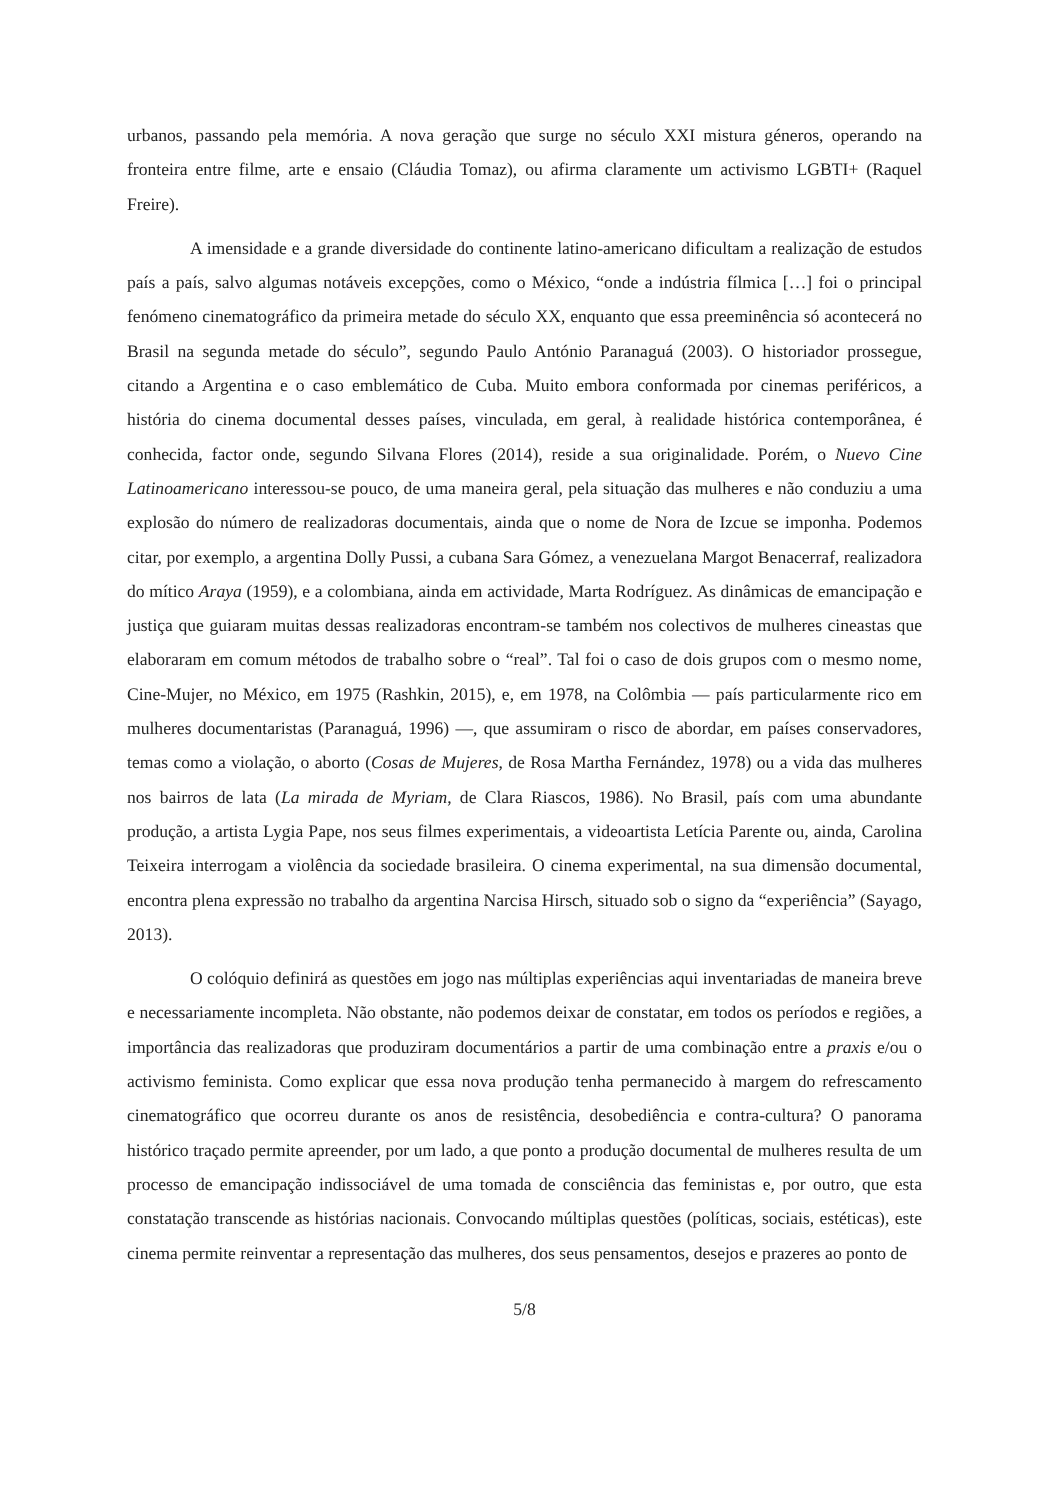urbanos, passando pela memória. A nova geração que surge no século XXI mistura géneros, operando na fronteira entre filme, arte e ensaio (Cláudia Tomaz), ou afirma claramente um activismo LGBTI+ (Raquel Freire).
A imensidade e a grande diversidade do continente latino-americano dificultam a realização de estudos país a país, salvo algumas notáveis excepções, como o México, “onde a indústria fílmica […] foi o principal fenómeno cinematográfico da primeira metade do século XX, enquanto que essa preeminência só acontecerá no Brasil na segunda metade do século”, segundo Paulo António Paranaguá (2003). O historiador prossegue, citando a Argentina e o caso emblemático de Cuba. Muito embora conformada por cinemas periféricos, a história do cinema documental desses países, vinculada, em geral, à realidade histórica contemporânea, é conhecida, factor onde, segundo Silvana Flores (2014), reside a sua originalidade. Porém, o Nuevo Cine Latinoamericano interessou-se pouco, de uma maneira geral, pela situação das mulheres e não conduziu a uma explosão do número de realizadoras documentais, ainda que o nome de Nora de Izcue se imponha. Podemos citar, por exemplo, a argentina Dolly Pussi, a cubana Sara Gómez, a venezuelana Margot Benacerraf, realizadora do mítico Araya (1959), e a colombiana, ainda em actividade, Marta Rodríguez. As dinâmicas de emancipação e justiça que guiaram muitas dessas realizadoras encontram-se também nos colectivos de mulheres cineastas que elaboraram em comum métodos de trabalho sobre o “real”. Tal foi o caso de dois grupos com o mesmo nome, Cine-Mujer, no México, em 1975 (Rashkin, 2015), e, em 1978, na Colômbia — país particularmente rico em mulheres documentaristas (Paranaguá, 1996) —, que assumiram o risco de abordar, em países conservadores, temas como a violação, o aborto (Cosas de Mujeres, de Rosa Martha Fernández, 1978) ou a vida das mulheres nos bairros de lata (La mirada de Myriam, de Clara Riascos, 1986). No Brasil, país com uma abundante produção, a artista Lygia Pape, nos seus filmes experimentais, a videoartista Letícia Parente ou, ainda, Carolina Teixeira interrogam a violência da sociedade brasileira. O cinema experimental, na sua dimensão documental, encontra plena expressão no trabalho da argentina Narcisa Hirsch, situado sob o signo da “experiência” (Sayago, 2013).
O colóquio definirá as questões em jogo nas múltiplas experiências aqui inventariadas de maneira breve e necessariamente incompleta. Não obstante, não podemos deixar de constatar, em todos os períodos e regiões, a importância das realizadoras que produziram documentários a partir de uma combinação entre a praxis e/ou o activismo feminista. Como explicar que essa nova produção tenha permanecido à margem do refrescamento cinematográfico que ocorreu durante os anos de resistência, desobediência e contra-cultura? O panorama histórico traçado permite apreender, por um lado, a que ponto a produção documental de mulheres resulta de um processo de emancipação indissociável de uma tomada de consciência das feministas e, por outro, que esta constatação transcende as histórias nacionais. Convocando múltiplas questões (políticas, sociais, estéticas), este cinema permite reinventar a representação das mulheres, dos seus pensamentos, desejos e prazeres ao ponto de
5/8